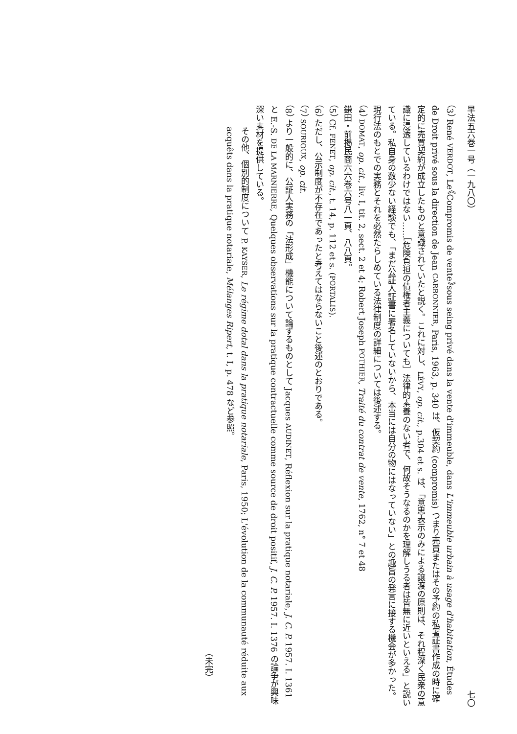早法五六巻一号（一九八〇） 七〇
（3） René VERDOT, Le《Compromis de vente》sous seing privé dans la vente d'immeuble, dans L'immeuble urbain à usage d'habitation, Études de Droit privé sous la direction de Jean CARBONNIER, Paris, 1963, p. 340 は、仮契約 (compromis) つまり売買またはその予約の私署証書作成の時に確定的に売買契約が成立したものと意識されていたと説く。これに対し、LÉVY, op. cit., p.304 et s. は、「意思表示のみによる譲渡の原則は、それ程深く民衆の意識に浸透しているわけではない……［危険負担の債権者主義についても］法律的素養のない者で、何故そうなるのかを理解しうる者は皆無に近いといえる」と説いている。私自身の数少ない経験でも、「まだ公証人証書に署名していないから、本当には自分の物にはなっていない」との趣旨の発言に接する機会が多かった。現行法のもとでの実務とそれを必然たらしめている法律制度の詳細については後述する。
（4） DOMAT, op. cit., liv. I, tit. 2, sect. 2 et 4; Robert Joseph POTHIER, Traité du contrat de vente, 1762, n° 7 et 48
鎌田・前掲民商六六巻六号八一頁、八八頁。
（5） Cf. FENET, op. cit., t. 14, p. 112 et s. (PORTALIS).
（6） ただし、公示制度が不存在であったと考えてはならないこと後述のとおりである。
（7） SOURIOUX, op. cit.
（8） より一般的に、公証人実務の「法形成」機能について論ずるものとして Jacques AUDINET, Réflexion sur la pratique notariale, J. C. P. 1957. I. 1361 と E.-S. DE LA MARNIERRE, Quelques observations sur la pratique contractuelle comme source de droit positif, J. C. P. 1957. I. 1376 の論争が興味深い素材を提供している。
その他、個別的制度について P. KAYSER, Le régime dotal dans la pratique notariale, Paris, 1950; L'évolution de la communauté réduite aux acquêts dans la pratique notariale, Mélanges Ripert, t. I, p. 478 など参照。
（未完）